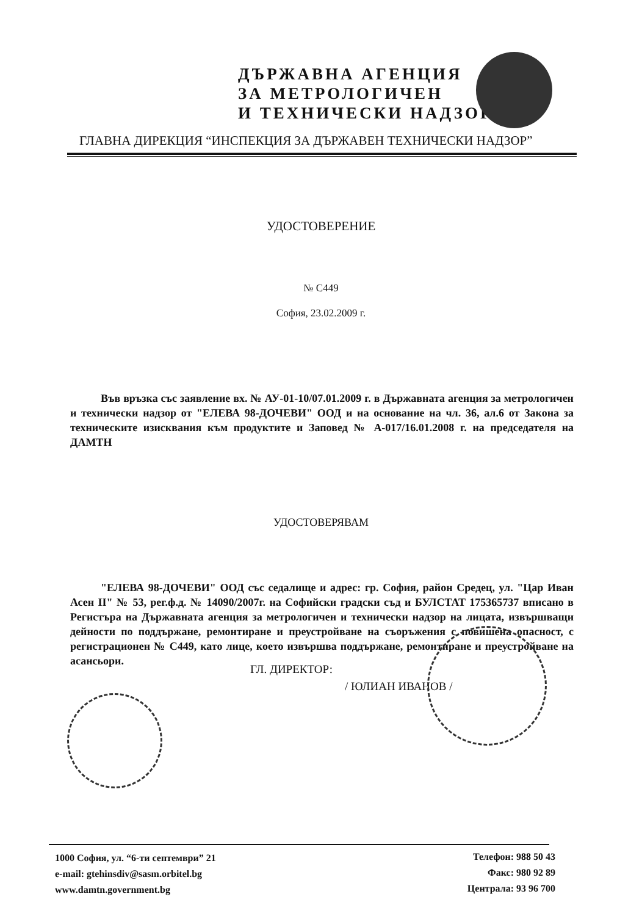ДЪРЖАВНА АГЕНЦИЯ
ЗА МЕТРОЛОГИЧЕН
И ТЕХНИЧЕСКИ НАДЗОР
ГЛАВНА ДИРЕКЦИЯ “ИНСПЕКЦИЯ ЗА ДЪРЖАВЕН ТЕХНИЧЕСКИ НАДЗОР”
УДОСТОВЕРЕНИЕ
№ С449
София, 23.02.2009 г.
Във връзка със заявление вх. № АУ-01-10/07.01.2009 г. в Държавната агенция за метрологичен и технически надзор от "ЕЛЕВА 98-ДОЧЕВИ" ООД и на основание на чл. 36, ал.6 от Закона за техническите изисквания към продуктите и Заповед № А-017/16.01.2008 г. на председателя на ДАМТН
УДОСТОВЕРЯВАМ
"ЕЛЕВА 98-ДОЧЕВИ" ООД със седалище и адрес: гр. София, район Средец, ул. "Цар Иван Асен II" № 53, рег.ф.д. № 14090/2007г. на Софийски градски съд и БУЛСТАТ 175365737 вписано в Регистъра на Държавната агенция за метрологичен и технически надзор на лицата, извършващи дейности по поддържане, ремонтиране и преустройване на съоръжения с повишена опасност, с регистрационен № С449, като лице, което извършва поддържане, ремонтиране и преустройване на асансьори.
ГЛ. ДИРЕКТОР:
/ ЮЛИАН ИВАНОВ /
1000 София, ул. “6-ти септември” 21
e-mail: gtehinsdiv@sasm.orbitel.bg
www.damtn.government.bg
Телефон: 988 50 43
Факс: 980 92 89
Централа: 93 96 700